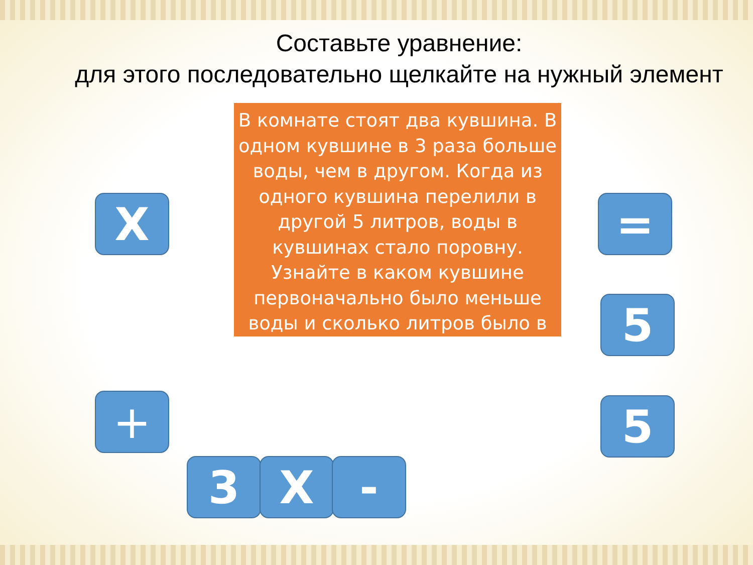Составьте уравнение:
для этого последовательно щелкайте на нужный элемент
В комнате стоят два кувшина. В одном кувшине в 3 раза больше воды, чем в другом. Когда из одного кувшина перелили в другой 5 литров, воды в кувшинах стало поровну. Узнайте в каком кувшине первоначально было меньше воды и сколько литров было в
X =
5
+ 5
3 X -